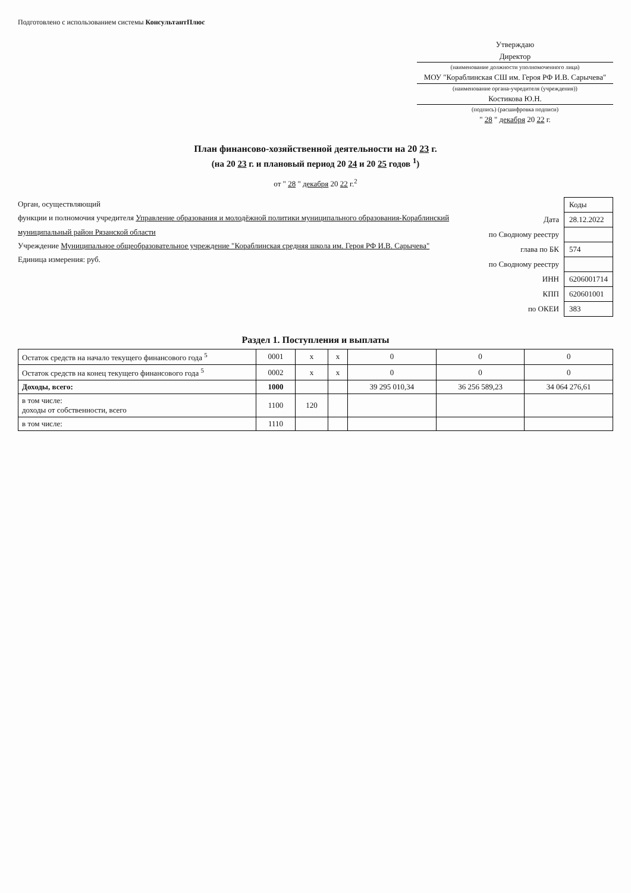Подготовлено с использованием системы КонсультантПлюс
Утверждаю
Директор
(наименование должности уполномоченного лица)
МОУ "Кораблинская СШ им. Героя РФ И.В. Сарычева"
(наименование органа-учредителя (учреждения))
Костикова Ю.Н.
(подпись) (расшифровка подписи)
" 28 " декабря 20 22 г.
План финансово-хозяйственной деятельности на 20 23 г.
(на 20 23 г. и плановый период 20 24 и 20 25 годов <sup>1</sup>)
от " 28 " декабря 20 22 г.<sup>2</sup>
Орган, осуществляющий
функции и полномочия учредителя Управление образования и молодёжной политики муниципального образования-Кораблинский муниципальный район Рязанской области
Учреждение Муниципальное общеобразовательное учреждение "Кораблинская средняя школа им. Героя РФ И.В. Сарычева"
Единица измерения: руб.
| | Коды |
| Дата | 28.12.2022 |
| по Сводному реестру | |
| глава по БК | 574 |
| по Сводному реестру | |
| ИНН | 6206001714 |
| КПП | 620601001 |
| по ОКЕИ | 383 |
Раздел 1. Поступления и выплаты
| Остаток средств на начало текущего финансового года <sup>5</sup> | 0001 | x | x | 0 | 0 | 0 |
| Остаток средств на конец текущего финансового года <sup>5</sup> | 0002 | x | x | 0 | 0 | 0 |
| Доходы, всего: | 1000 | | | 39 295 010,34 | 36 256 589,23 | 34 064 276,61 |
| в том числе: доходы от собственности, всего | 1100 | 120 | | | | |
| в том числе: | 1110 | | | | | |